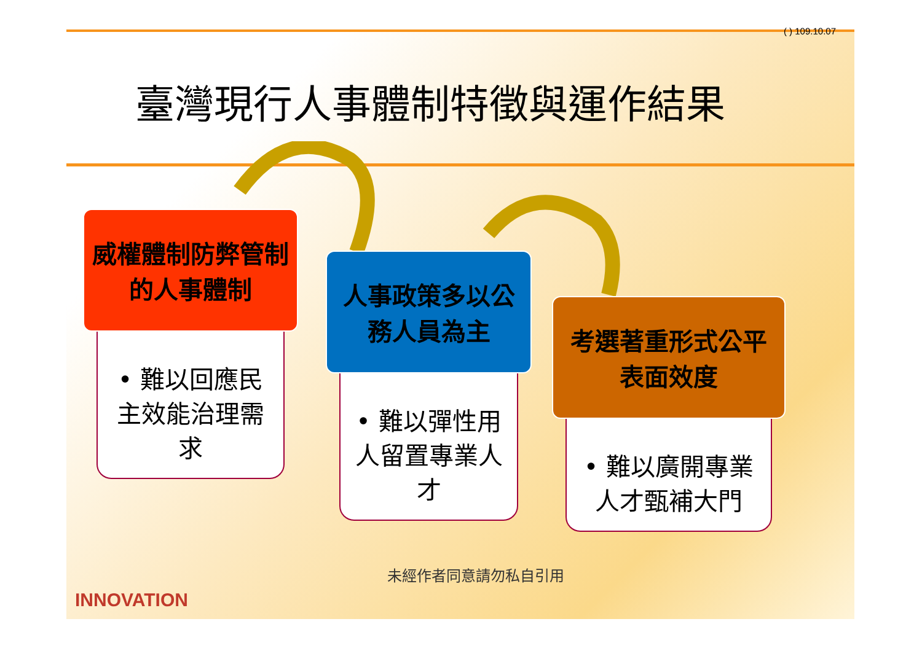( ) 109.10.07
臺灣現行人事體制特徵與運作結果
威權體制防弊管制的人事體制
• 難以回應民主效能治理需求
人事政策多以公務人員為主
• 難以彈性用人留置專業人才
考選著重形式公平表面效度
• 難以廣開專業人才甄補大門
未經作者同意請勿私自引用
INNOVATION